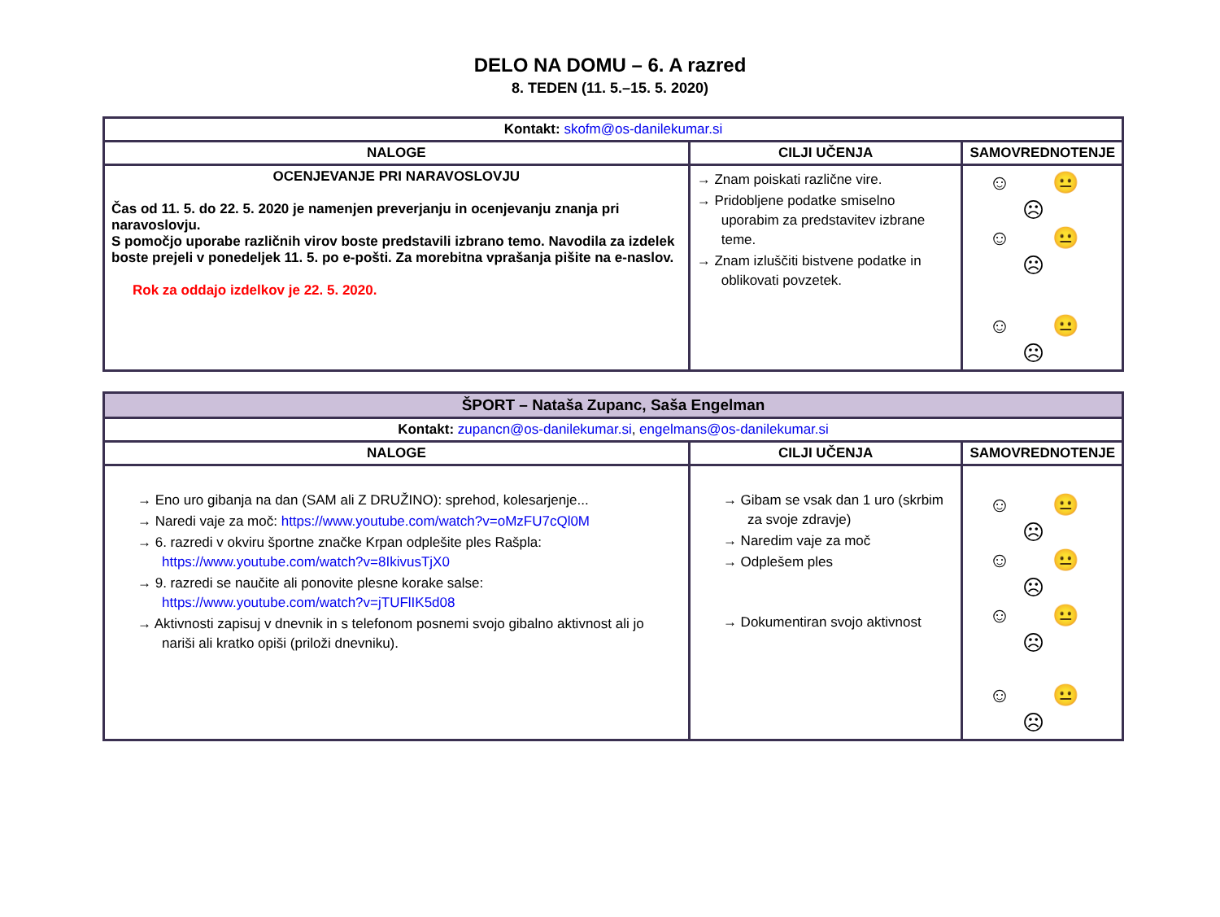DELO NA DOMU – 6. A razred
8. TEDEN (11. 5.–15. 5. 2020)
| Kontakt: skofm@os-danilekumar.si | | |
| NALOGE | CILJI UČENJA | SAMOVREDNOTENJE |
| OCENJEVANJE PRI NARAVOSLOVJU Čas od 11. 5. do 22. 5. 2020 je namenjen preverjanju in ocenjevanju znanja pri naravoslovju. S pomočjo uporabe različnih virov boste predstavili izbrano temo. Navodila za izdelek boste prejeli v ponedeljek 11. 5. po e-pošti. Za morebitna vprašanja pišite na e-naslov. Rok za oddajo izdelkov je 22. 5. 2020. | → Znam poiskati različne vire. → Pridobljene podatke smiselno uporabim za predstavitev izbrane teme. → Znam izluščiti bistvene podatke in oblikovati povzetek. | ☺ 😐 ☹ ☺ 😐 ☹ ☺ 😐 ☹ |
| ŠPORT – Nataša Zupanc, Saša Engelman | | |
| Kontakt: zupancn@os-danilekumar.si , engelmans@os-danilekumar.si | | |
| NALOGE | CILJI UČENJA | SAMOVREDNOTENJE |
| → Eno uro gibanja na dan (SAM ali Z DRUŽINO): sprehod, kolesarjenje... → Naredi vaje za moč: https://www.youtube.com/watch?v=oMzFU7cQl0M → 6. razredi v okviru športne značke Krpan odplešite ples Rašpla: https://www.youtube.com/watch?v=8IkivusTjX0 → 9. razredi se naučite ali ponovite plesne korake salse: https://www.youtube.com/watch?v=jTUFlIK5d08 → Aktivnosti zapisuj v dnevnik in s telefonom posnemi svojo gibalno aktivnost ali jo nariši ali kratko opiši (priloži dnevniku). | → Gibam se vsak dan 1 uro (skrbim za svoje zdravje) → Naredim vaje za moč → Odplešem ples → Dokumentiran svojo aktivnost | ☺ 😐 ☹ ☺ 😐 ☹ ☺ 😐 ☹ ☺ 😐 ☹ |